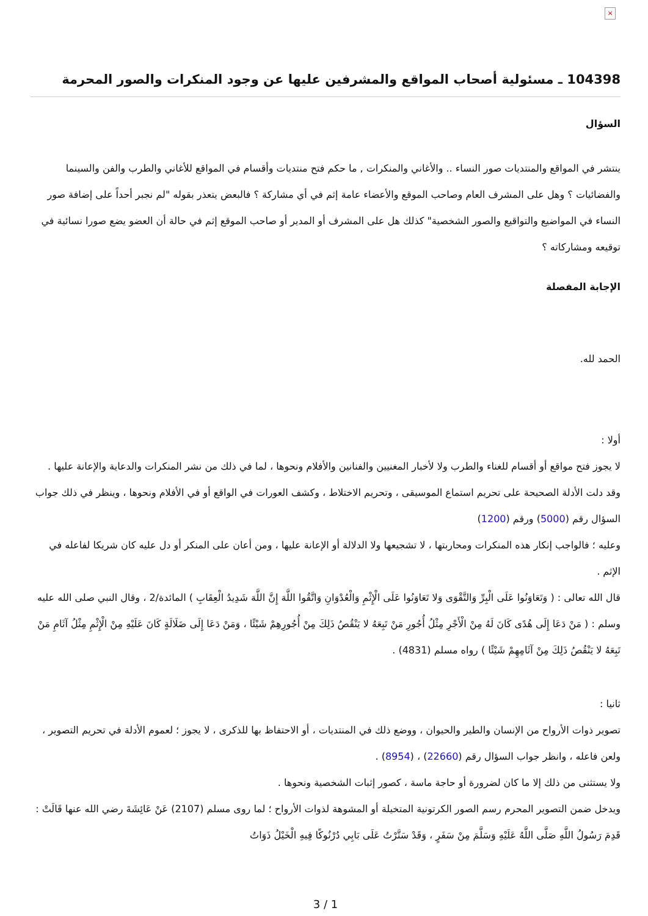×
104398 ـ مسئولية أصحاب المواقع والمشرفين عليها عن وجود المنكرات والصور المحرمة
السؤال
ينتشر في المواقع والمنتديات صور النساء .. والأغاني والمنكرات , ما حكم فتح منتديات وأقسام في المواقع للأغاني والطرب والفن والسينما والفضائيات ؟ وهل على المشرف العام وصاحب الموقع والأعضاء عامة إثم في أي مشاركة ؟ فالبعض يتعذر بقوله "لم نجبر أحداً على إضافة صور النساء في المواضيع والتواقيع والصور الشخصية" كذلك هل على المشرف أو المدير أو صاحب الموقع إثم في حالة أن العضو يضع صورا نسائية في توقيعه ومشاركاته ؟
الإجابة المفصلة
الحمد لله.
أولا :
لا يجوز فتح مواقع أو أقسام للغناء والطرب ولا لأخبار المغنيين والفنانين والأفلام ونحوها ، لما في ذلك من نشر المنكرات والدعاية والإعانة عليها .
وقد دلت الأدلة الصحيحة على تحريم استماع الموسيقى ، وتحريم الاختلاط ، وكشف العورات في الواقع أو في الأفلام ونحوها ، وينظر في ذلك جواب السؤال رقم (5000) ورقم (1200)
وعليه ؛ فالواجب إنكار هذه المنكرات ومحاربتها ، لا تشجيعها ولا الدلالة أو الإعانة عليها ، ومن أعان على المنكر أو دل عليه كان شريكا لفاعله في الإثم .
قال الله تعالى : ( وَتَعَاوَنُوا عَلَى الْبِرِّ وَالتَّقْوَى وَلا تَعَاوَنُوا عَلَى الْإِثْمِ وَالْعُدْوَانِ وَاتَّقُوا اللَّهَ إِنَّ اللَّهَ شَدِيدُ الْعِقَابِ ) المائدة/2 ، وقال النبي صلى الله عليه وسلم : ( مَنْ دَعَا إِلَى هُدًى كَانَ لَهُ مِنْ الْأَجْرِ مِثْلُ أُجُورِ مَنْ تَبِعَهُ لا يَنْقُصُ ذَلِكَ مِنْ أُجُورِهِمْ شَيْئًا ، وَمَنْ دَعَا إِلَى ضَلَالَةٍ كَانَ عَلَيْهِ مِنْ الْإِثْمِ مِثْلُ آثَامِ مَنْ تَبِعَهُ لا يَنْقُصُ ذَلِكَ مِنْ آثَامِهِمْ شَيْئًا ) رواه مسلم (4831) .
ثانيا :
تصوير ذوات الأرواح من الإنسان والطير والحيوان ، ووضع ذلك في المنتديات ، أو الاحتفاظ بها للذكرى ، لا يجوز ؛ لعموم الأدلة في تحريم التصوير ، ولعن فاعله ، وانظر جواب السؤال رقم (22660) ، (8954) .
ولا يستثنى من ذلك إلا ما كان لضرورة أو حاجة ماسة ، كصور إثبات الشخصية ونحوها .
ويدخل ضمن التصوير المحرم رسم الصور الكرتونية المتخيلة أو المشوهة لذوات الأرواح ؛ لما روى مسلم (2107) عَنْ عَائِشَةَ رضي الله عنها قَالَتْ : قَدِمَ رَسُولُ اللَّهِ صَلَّى اللَّهُ عَلَيْهِ وَسَلَّمَ مِنْ سَفَرٍ ، وَقَدْ سَتَّرْتُ عَلَى بَابِي دُرْنُوكًا فِيهِ الْخَيْلُ ذَوَاتُ
3 / 1